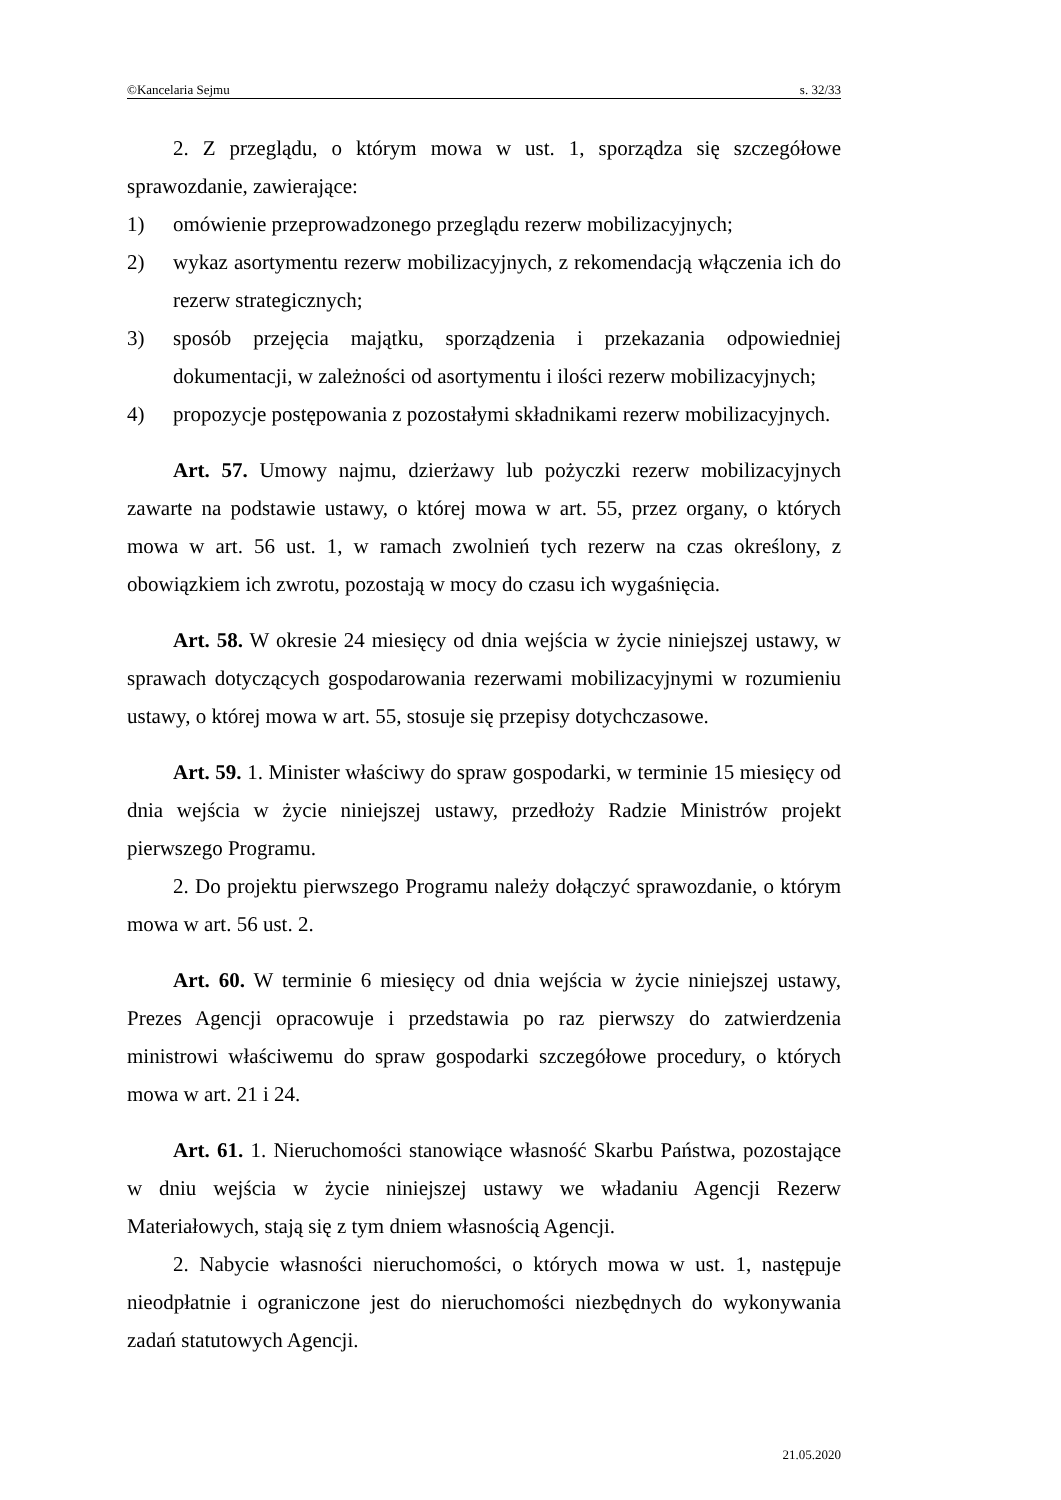©Kancelaria Sejmu s. 32/33
2. Z przeglądu, o którym mowa w ust. 1, sporządza się szczegółowe sprawozdanie, zawierające:
1) omówienie przeprowadzonego przeglądu rezerw mobilizacyjnych;
2) wykaz asortymentu rezerw mobilizacyjnych, z rekomendacją włączenia ich do rezerw strategicznych;
3) sposób przejęcia majątku, sporządzenia i przekazania odpowiedniej dokumentacji, w zależności od asortymentu i ilości rezerw mobilizacyjnych;
4) propozycje postępowania z pozostałymi składnikami rezerw mobilizacyjnych.
Art. 57. Umowy najmu, dzierżawy lub pożyczki rezerw mobilizacyjnych zawarte na podstawie ustawy, o której mowa w art. 55, przez organy, o których mowa w art. 56 ust. 1, w ramach zwolnień tych rezerw na czas określony, z obowiązkiem ich zwrotu, pozostają w mocy do czasu ich wygaśnięcia.
Art. 58. W okresie 24 miesięcy od dnia wejścia w życie niniejszej ustawy, w sprawach dotyczących gospodarowania rezerwami mobilizacyjnymi w rozumieniu ustawy, o której mowa w art. 55, stosuje się przepisy dotychczasowe.
Art. 59. 1. Minister właściwy do spraw gospodarki, w terminie 15 miesięcy od dnia wejścia w życie niniejszej ustawy, przedłoży Radzie Ministrów projekt pierwszego Programu.
2. Do projektu pierwszego Programu należy dołączyć sprawozdanie, o którym mowa w art. 56 ust. 2.
Art. 60. W terminie 6 miesięcy od dnia wejścia w życie niniejszej ustawy, Prezes Agencji opracowuje i przedstawia po raz pierwszy do zatwierdzenia ministrowi właściwemu do spraw gospodarki szczegółowe procedury, o których mowa w art. 21 i 24.
Art. 61. 1. Nieruchomości stanowiące własność Skarbu Państwa, pozostające w dniu wejścia w życie niniejszej ustawy we władaniu Agencji Rezerw Materiałowych, stają się z tym dniem własnością Agencji.
2. Nabycie własności nieruchomości, o których mowa w ust. 1, następuje nieodpłatnie i ograniczone jest do nieruchomości niezbędnych do wykonywania zadań statutowych Agencji.
21.05.2020